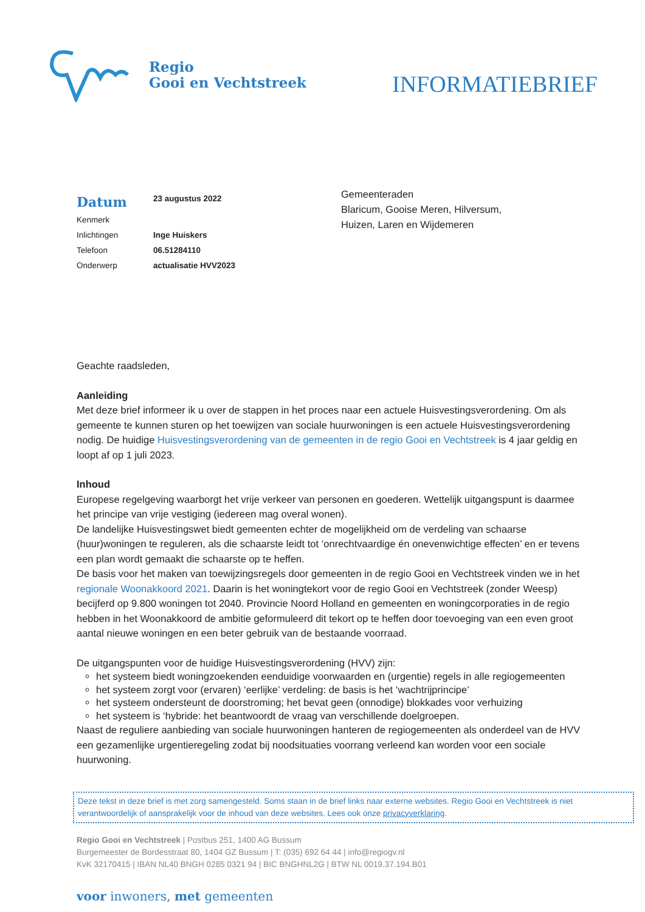Regio
Gooi en Vechtstreek
INFORMATIEBRIEF
| Datum | 23 augustus 2022 |
| Kenmerk | |
| Inlichtingen | Inge Huiskers |
| Telefoon | 06.51284110 |
| Onderwerp | actualisatie HVV2023 |
Gemeenteraden
Blaricum, Gooise Meren, Hilversum,
Huizen, Laren en Wijdemeren
Geachte raadsleden,
Aanleiding
Met deze brief informeer ik u over de stappen in het proces naar een actuele Huisvestingsverordening. Om als gemeente te kunnen sturen op het toewijzen van sociale huurwoningen is een actuele Huisvestingsverordening nodig. De huidige Huisvestingsverordening van de gemeenten in de regio Gooi en Vechtstreek is 4 jaar geldig en loopt af op 1 juli 2023.
Inhoud
Europese regelgeving waarborgt het vrije verkeer van personen en goederen. Wettelijk uitgangspunt is daarmee het principe van vrije vestiging (iedereen mag overal wonen).
De landelijke Huisvestingswet biedt gemeenten echter de mogelijkheid om de verdeling van schaarse (huur)woningen te reguleren, als die schaarste leidt tot ‘onrechtvaardige én onevenwichtige effecten’ en er tevens een plan wordt gemaakt die schaarste op te heffen.
De basis voor het maken van toewijzingsregels door gemeenten in de regio Gooi en Vechtstreek vinden we in het regionale Woonakkoord 2021. Daarin is het woningtekort voor de regio Gooi en Vechtstreek (zonder Weesp) becijferd op 9.800 woningen tot 2040. Provincie Noord Holland en gemeenten en woningcorporaties in de regio hebben in het Woonakkoord de ambitie geformuleerd dit tekort op te heffen door toevoeging van een even groot aantal nieuwe woningen en een beter gebruik van de bestaande voorraad.
De uitgangspunten voor de huidige Huisvestingsverordening (HVV) zijn:
het systeem biedt woningzoekenden eenduidige voorwaarden en (urgentie) regels in alle regiogemeenten
het systeem zorgt voor (ervaren) ‘eerlijke’ verdeling: de basis is het ‘wachtrijprincipe’
het systeem ondersteunt de doorstroming; het bevat geen (onnodige) blokkades voor verhuizing
het systeem is ‘hybride: het beantwoordt de vraag van verschillende doelgroepen.
Naast de reguliere aanbieding van sociale huurwoningen hanteren de regiogemeenten als onderdeel van de HVV een gezamenlijke urgentieregeling zodat bij noodsituaties voorrang verleend kan worden voor een sociale huurwoning.
Deze tekst in deze brief is met zorg samengesteld. Soms staan in de brief links naar externe websites. Regio Gooi en Vechtstreek is niet verantwoordelijk of aansprakelijk voor de inhoud van deze websites. Lees ook onze privacyverklaring.
Regio Gooi en Vechtstreek | Postbus 251, 1400 AG Bussum
Burgemeester de Bordesstraat 80, 1404 GZ Bussum | T: (035) 692 64 44 | info@regiogv.nl
KvK 32170415 | IBAN NL40 BNGH 0285 0321 94 | BIC BNGHNL2G | BTW NL 0019.37.194.B01
voor inwoners, met gemeenten